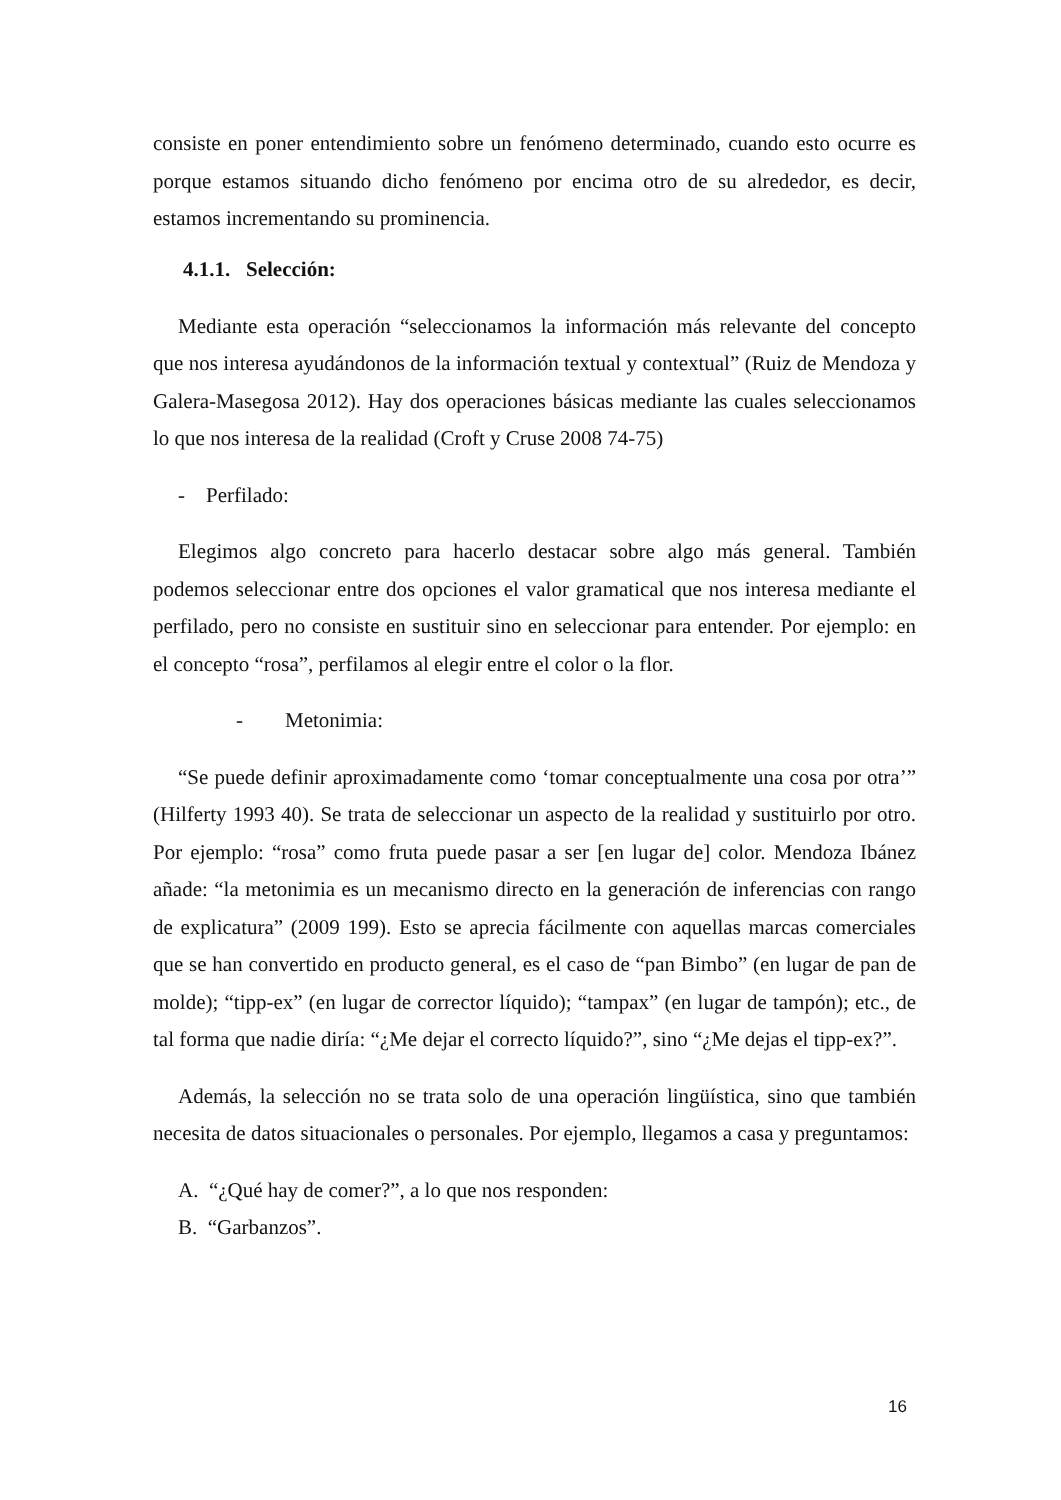consiste en poner entendimiento sobre un fenómeno determinado, cuando esto ocurre es porque estamos situando dicho fenómeno por encima otro de su alrededor, es decir, estamos incrementando su prominencia.
4.1.1. Selección:
Mediante esta operación “seleccionamos la información más relevante del concepto que nos interesa ayudándonos de la información textual y contextual” (Ruiz de Mendoza y Galera-Masegosa 2012). Hay dos operaciones básicas mediante las cuales seleccionamos lo que nos interesa de la realidad (Croft y Cruse 2008 74-75)
- Perfilado:
Elegimos algo concreto para hacerlo destacar sobre algo más general. También podemos seleccionar entre dos opciones el valor gramatical que nos interesa mediante el perfilado, pero no consiste en sustituir sino en seleccionar para entender. Por ejemplo: en el concepto “rosa”, perfilamos al elegir entre el color o la flor.
- Metonimia:
“Se puede definir aproximadamente como ‘tomar conceptualmente una cosa por otra’” (Hilferty 1993 40). Se trata de seleccionar un aspecto de la realidad y sustituirlo por otro. Por ejemplo: “rosa” como fruta puede pasar a ser [en lugar de] color. Mendoza Ibánez añade: “la metonimia es un mecanismo directo en la generación de inferencias con rango de explicatura” (2009 199). Esto se aprecia fácilmente con aquellas marcas comerciales que se han convertido en producto general, es el caso de “pan Bimbo” (en lugar de pan de molde); “tipp-ex” (en lugar de corrector líquido); “tampax” (en lugar de tampón); etc., de tal forma que nadie diría: “¿Me dejar el correcto líquido?”, sino “¿Me dejas el tipp-ex?”.
Además, la selección no se trata solo de una operación lingüística, sino que también necesita de datos situacionales o personales. Por ejemplo, llegamos a casa y preguntamos:
A. “¿Qué hay de comer?”, a lo que nos responden:
B. “Garbanzos”.
16